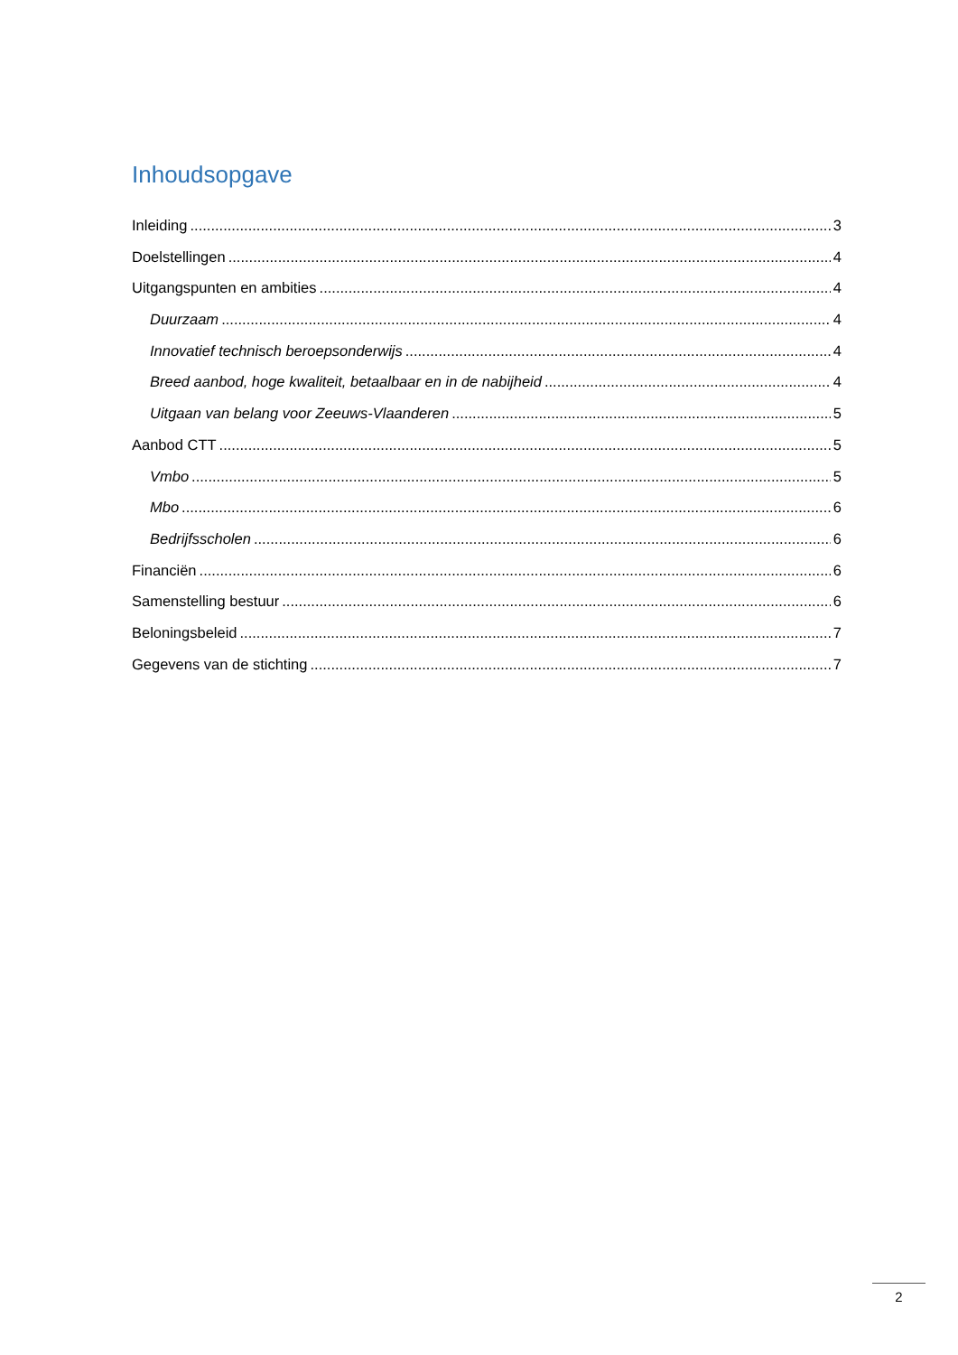Inhoudsopgave
Inleiding 3
Doelstellingen 4
Uitgangspunten en ambities 4
Duurzaam 4
Innovatief technisch beroepsonderwijs 4
Breed aanbod, hoge kwaliteit, betaalbaar en in de nabijheid 4
Uitgaan van belang voor Zeeuws-Vlaanderen 5
Aanbod CTT 5
Vmbo 5
Mbo 6
Bedrijfsscholen 6
Financiën 6
Samenstelling bestuur 6
Beloningsbeleid 7
Gegevens van de stichting 7
2